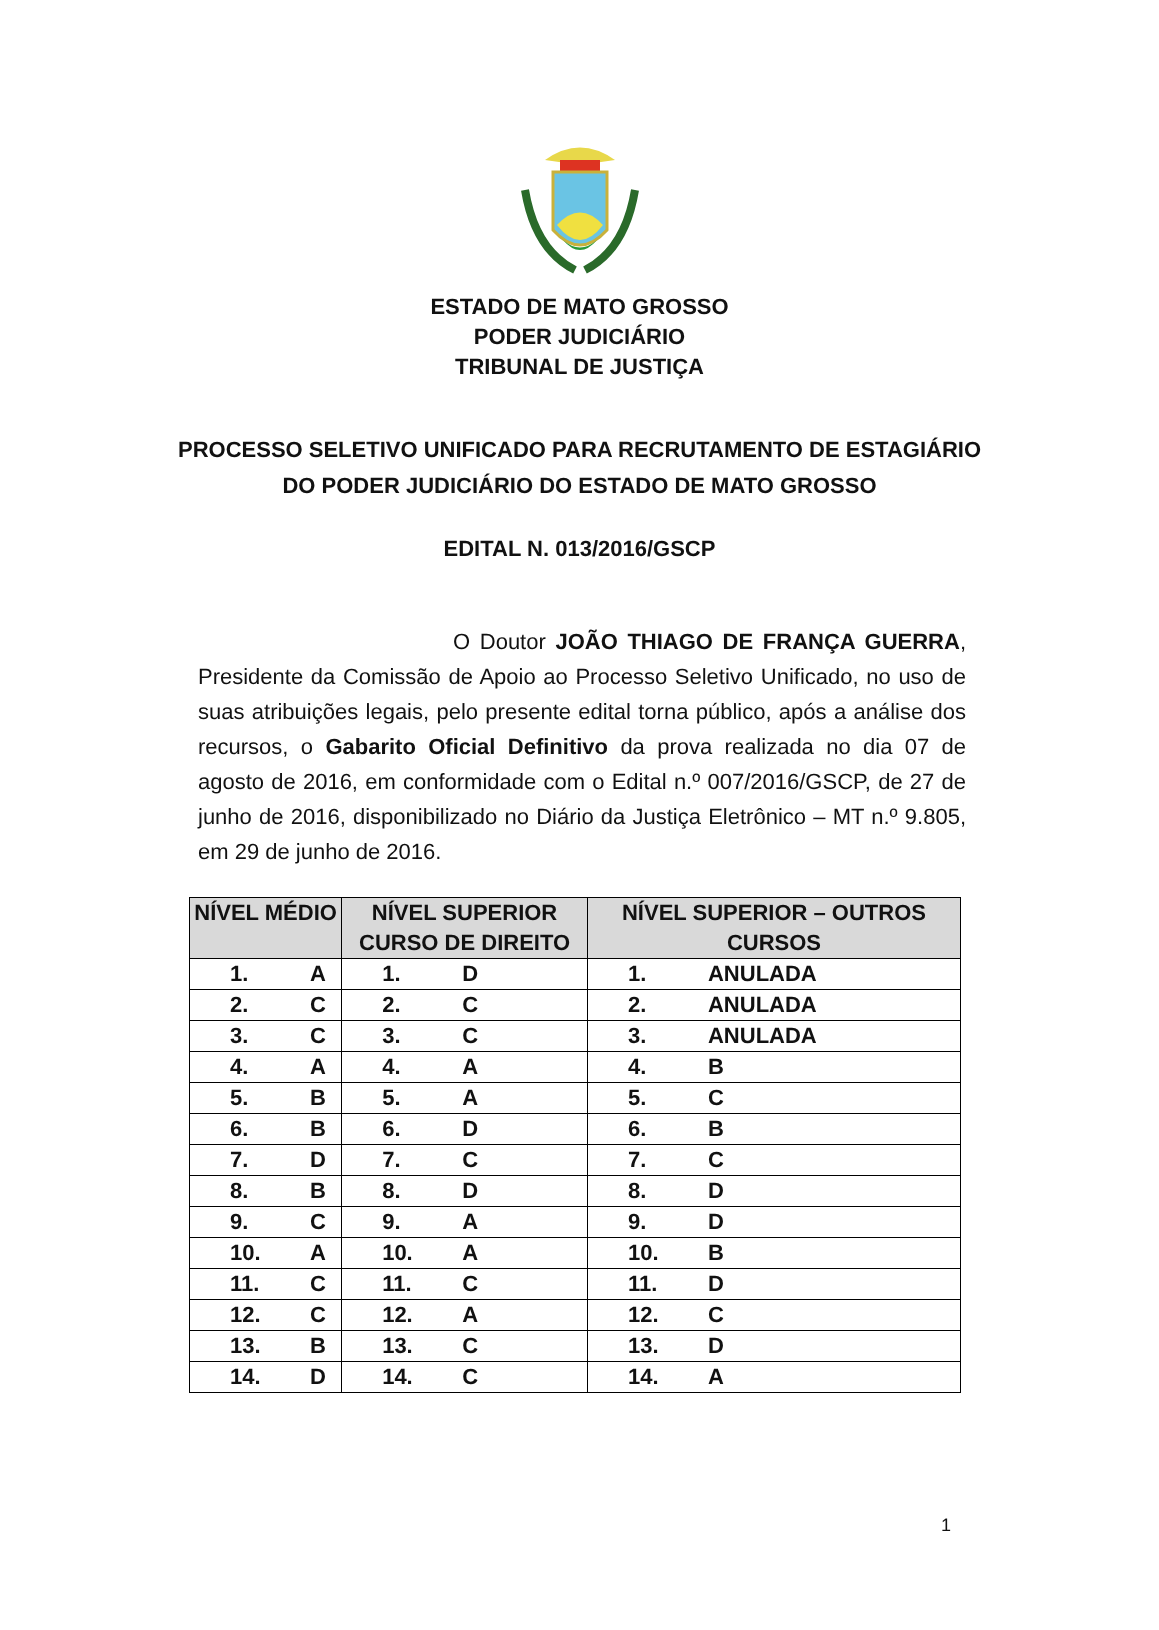ESTADO DE MATO GROSSO
PODER JUDICIÁRIO
TRIBUNAL DE JUSTIÇA
PROCESSO SELETIVO UNIFICADO PARA RECRUTAMENTO DE ESTAGIÁRIO
DO PODER JUDICIÁRIO DO ESTADO DE MATO GROSSO
EDITAL N. 013/2016/GSCP
O Doutor JOÃO THIAGO DE FRANÇA GUERRA, Presidente da Comissão de Apoio ao Processo Seletivo Unificado, no uso de suas atribuições legais, pelo presente edital torna público, após a análise dos recursos, o Gabarito Oficial Definitivo da prova realizada no dia 07 de agosto de 2016, em conformidade com o Edital n.º 007/2016/GSCP, de 27 de junho de 2016, disponibilizado no Diário da Justiça Eletrônico – MT n.º 9.805, em 29 de junho de 2016.
| NÍVEL MÉDIO | | NÍVEL SUPERIOR CURSO DE DIREITO | | NÍVEL SUPERIOR – OUTROS CURSOS | |
| --- | --- | --- | --- | --- | --- |
| 1. | A | 1. | D | 1. | ANULADA |
| 2. | C | 2. | C | 2. | ANULADA |
| 3. | C | 3. | C | 3. | ANULADA |
| 4. | A | 4. | A | 4. | B |
| 5. | B | 5. | A | 5. | C |
| 6. | B | 6. | D | 6. | B |
| 7. | D | 7. | C | 7. | C |
| 8. | B | 8. | D | 8. | D |
| 9. | C | 9. | A | 9. | D |
| 10. | A | 10. | A | 10. | B |
| 11. | C | 11. | C | 11. | D |
| 12. | C | 12. | A | 12. | C |
| 13. | B | 13. | C | 13. | D |
| 14. | D | 14. | C | 14. | A |
1